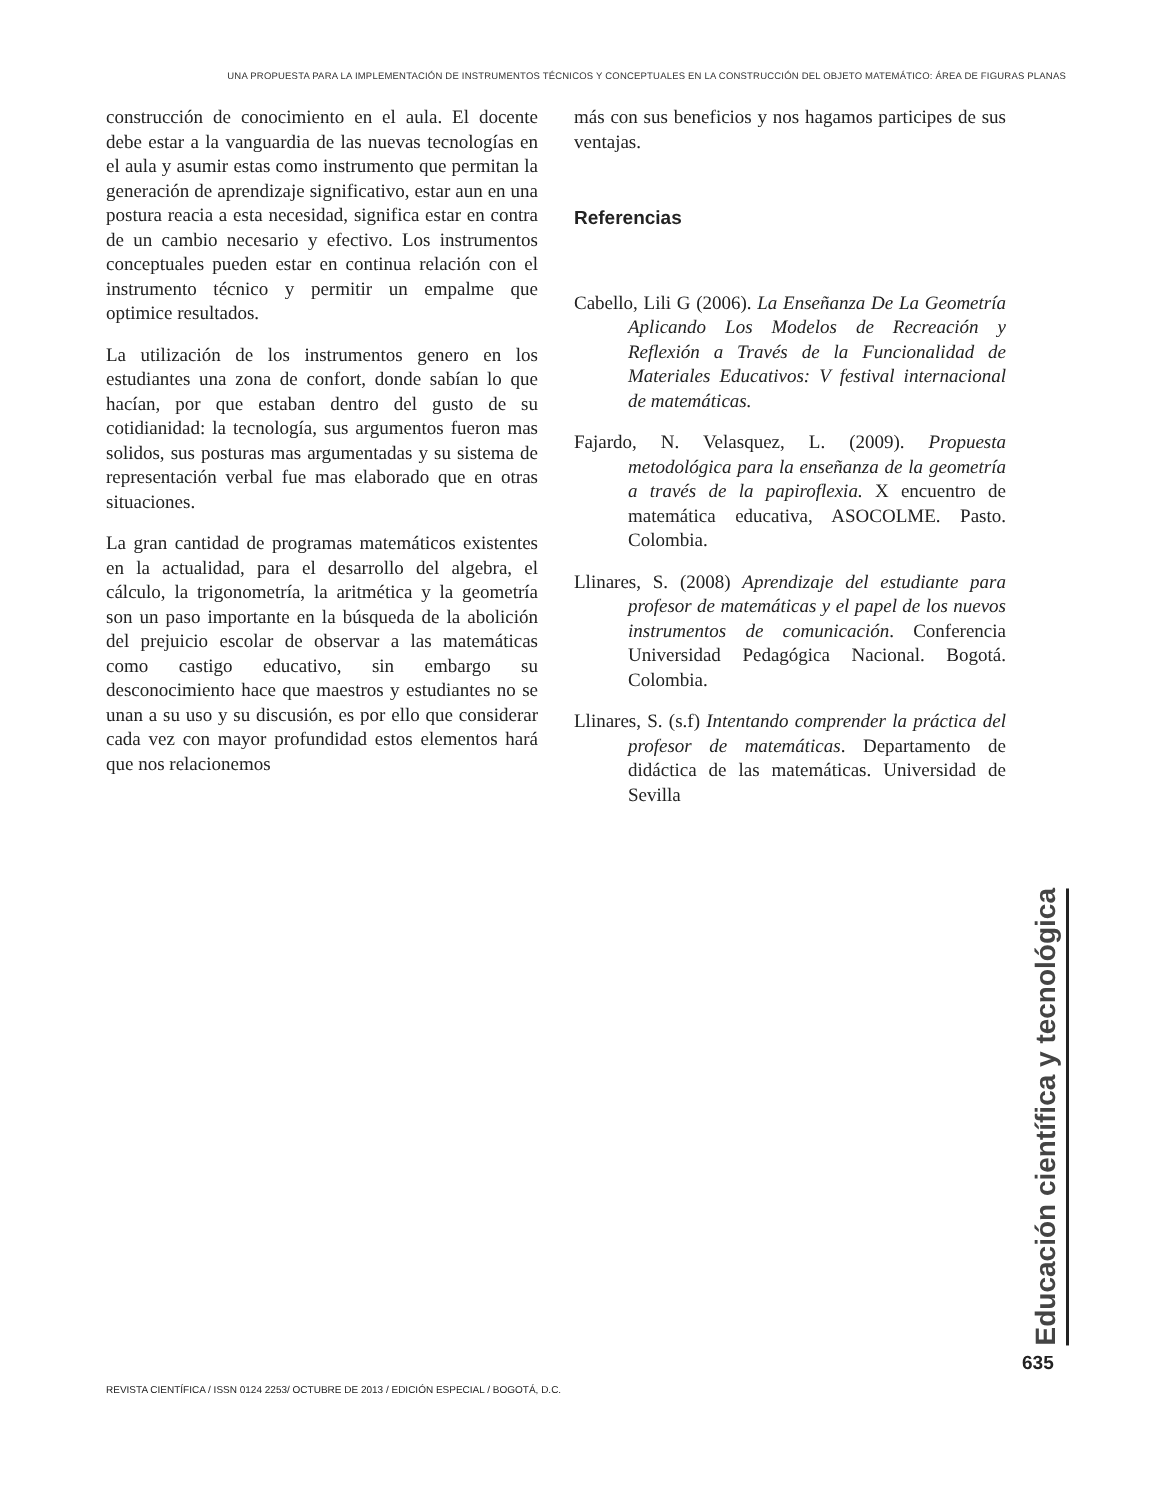UNA PROPUESTA PARA LA IMPLEMENTACIÓN DE INSTRUMENTOS TÉCNICOS Y CONCEPTUALES EN LA CONSTRUCCIÓN DEL OBJETO MATEMÁTICO: ÁREA DE FIGURAS PLANAS
construcción de conocimiento en el aula. El docente debe estar a la vanguardia de las nuevas tecnologías en el aula y asumir estas como instrumento que permitan la generación de aprendizaje significativo, estar aun en una postura reacia a esta necesidad, significa estar en contra de un cambio necesario y efectivo. Los instrumentos conceptuales pueden estar en continua relación con el instrumento técnico y permitir un empalme que optimice resultados.
La utilización de los instrumentos genero en los estudiantes una zona de confort, donde sabían lo que hacían, por que estaban dentro del gusto de su cotidianidad: la tecnología, sus argumentos fueron mas solidos, sus posturas mas argumentadas y su sistema de representación verbal fue mas elaborado que en otras situaciones.
La gran cantidad de programas matemáticos existentes en la actualidad, para el desarrollo del algebra, el cálculo, la trigonometría, la aritmética y la geometría son un paso importante en la búsqueda de la abolición del prejuicio escolar de observar a las matemáticas como castigo educativo, sin embargo su desconocimiento hace que maestros y estudiantes no se unan a su uso y su discusión, es por ello que considerar cada vez con mayor profundidad estos elementos hará que nos relacionemos
más con sus beneficios y nos hagamos participes de sus ventajas.
Referencias
Cabello, Lili G (2006). La Enseñanza De La Geometría Aplicando Los Modelos de Recreación y Reflexión a Través de la Funcionalidad de Materiales Educativos: V festival internacional de matemáticas.
Fajardo, N. Velasquez, L. (2009). Propuesta metodológica para la enseñanza de la geometría a través de la papiroflexia. X encuentro de matemática educativa, ASOCOLME. Pasto. Colombia.
Llinares, S. (2008) Aprendizaje del estudiante para profesor de matemáticas y el papel de los nuevos instrumentos de comunicación. Conferencia Universidad Pedagógica Nacional. Bogotá. Colombia.
Llinares, S. (s.f) Intentando comprender la práctica del profesor de matemáticas. Departamento de didáctica de las matemáticas. Universidad de Sevilla
Educación científica y tecnológica
635
REVISTA CIENTÍFICA / ISSN 0124 2253/ OCTUBRE DE 2013 / EDICIÓN ESPECIAL / BOGOTÁ, D.C.